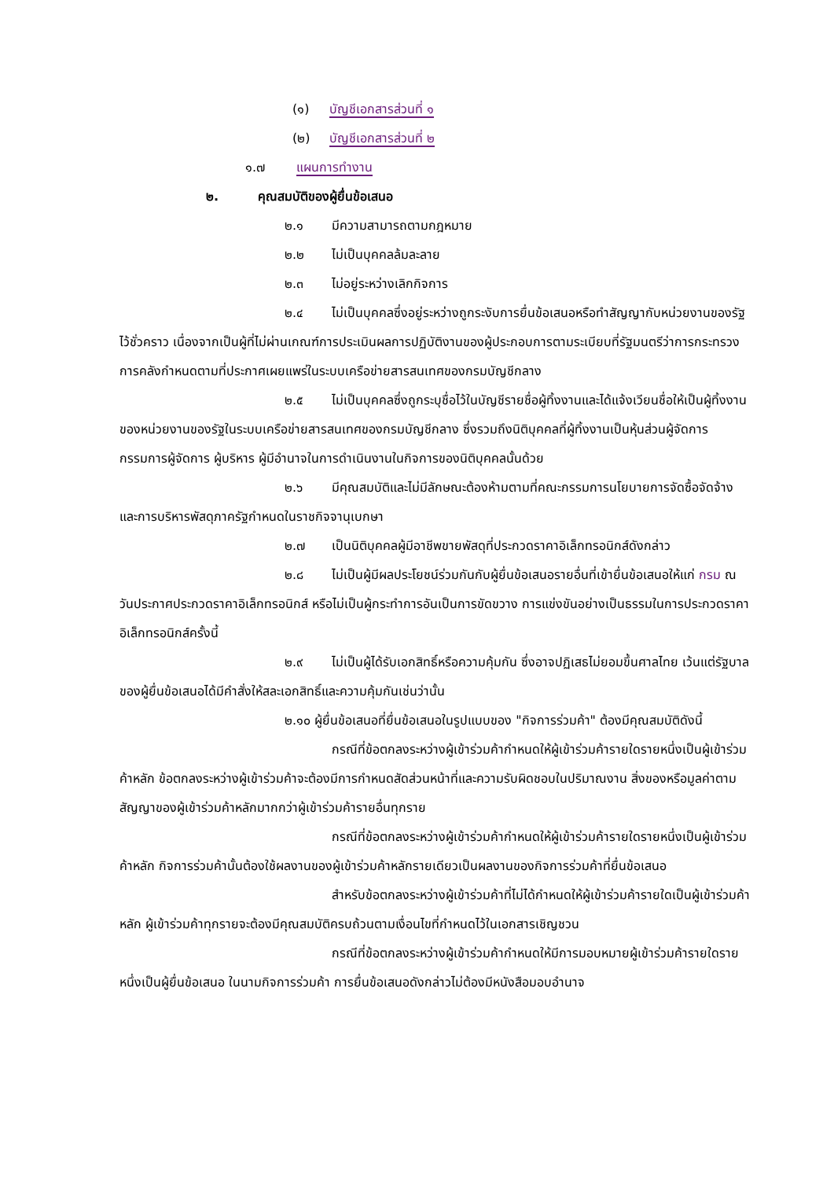(๑) บัญชีเอกสารส่วนที่ ๑
(๒) บัญชีเอกสารส่วนที่ ๒
๑.๗ แผนการทำงาน
๒. คุณสมบัติของผู้ยื่นข้อเสนอ
๒.๑ มีความสามารถตามกฎหมาย
๒.๒ ไม่เป็นบุคคลล้มละลาย
๒.๓ ไม่อยู่ระหว่างเลิกกิจการ
๒.๔ ไม่เป็นบุคคลซึ่งอยู่ระหว่างถูกระงับการยื่นข้อเสนอหรือทำสัญญากับหน่วยงานของรัฐไว้ชั่วคราว เนื่องจากเป็นผู้ที่ไม่ผ่านเกณฑ์การประเมินผลการปฏิบัติงานของผู้ประกอบการตามระเบียบที่รัฐมนตรีว่าการกระทรวงการคลังกำหนดตามที่ประกาศเผยแพร่ในระบบเครือข่ายสารสนเทศของกรมบัญชีกลาง
๒.๕ ไม่เป็นบุคคลซึ่งถูกระบุชื่อไว้ในบัญชีรายชื่อผู้ทิ้งงานและได้แจ้งเวียนชื่อให้เป็นผู้ทิ้งงานของหน่วยงานของรัฐในระบบเครือข่ายสารสนเทศของกรมบัญชีกลาง ซึ่งรวมถึงนิติบุคคลที่ผู้ทิ้งงานเป็นหุ้นส่วนผู้จัดการ กรรมการผู้จัดการ ผู้บริหาร ผู้มีอำนาจในการดำเนินงานในกิจการของนิติบุคคลนั้นด้วย
๒.๖ มีคุณสมบัติและไม่มีลักษณะต้องห้ามตามที่คณะกรรมการนโยบายการจัดซื้อจัดจ้าง และการบริหารพัสดุภาครัฐกำหนดในราชกิจจานุเบกษา
๒.๗ เป็นนิติบุคคลผู้มีอาชีพขายพัสดุที่ประกวดราคาอิเล็กทรอนิกส์ดังกล่าว
๒.๘ ไม่เป็นผู้มีผลประโยชน์ร่วมกันกับผู้ยื่นข้อเสนอรายอื่นที่เข้ายื่นข้อเสนอให้แก่ กรม ณ วันประกาศประกวดราคาอิเล็กทรอนิกส์ หรือไม่เป็นผู้กระทำการอันเป็นการขัดขวาง การแข่งขันอย่างเป็นธรรมในการประกวดราคาอิเล็กทรอนิกส์ครั้งนี้
๒.๙ ไม่เป็นผู้ได้รับเอกสิทธิ์หรือความคุ้มกัน ซึ่งอาจปฏิเสธไม่ยอมขึ้นศาลไทย เว้นแต่รัฐบาล ของผู้ยื่นข้อเสนอได้มีคำสั่งให้สละเอกสิทธิ์และความคุ้มกันเช่นว่านั้น
๒.๑๐ ผู้ยื่นข้อเสนอที่ยื่นข้อเสนอในรูปแบบของ "กิจการร่วมค้า" ต้องมีคุณสมบัติดังนี้
กรณีที่ข้อตกลงระหว่างผู้เข้าร่วมค้ากำหนดให้ผู้เข้าร่วมค้ารายใดรายหนึ่งเป็นผู้เข้าร่วมค้าหลัก ข้อตกลงระหว่างผู้เข้าร่วมค้าจะต้องมีการกำหนดสัดส่วนหน้าที่และความรับผิดชอบในปริมาณงาน สิ่งของหรือมูลค่าตามสัญญาของผู้เข้าร่วมค้าหลักมากกว่าผู้เข้าร่วมค้ารายอื่นทุกราย
กรณีที่ข้อตกลงระหว่างผู้เข้าร่วมค้ากำหนดให้ผู้เข้าร่วมค้ารายใดรายหนึ่งเป็นผู้เข้าร่วมค้าหลัก กิจการร่วมค้านั้นต้องใช้ผลงานของผู้เข้าร่วมค้าหลักรายเดียวเป็นผลงานของกิจการร่วมค้าที่ยื่นข้อเสนอ
สำหรับข้อตกลงระหว่างผู้เข้าร่วมค้าที่ไม่ได้กำหนดให้ผู้เข้าร่วมค้ารายใดเป็นผู้เข้าร่วมค้าหลัก ผู้เข้าร่วมค้าทุกรายจะต้องมีคุณสมบัติครบถ้วนตามเงื่อนไขที่กำหนดไว้ในเอกสารเชิญชวน
กรณีที่ข้อตกลงระหว่างผู้เข้าร่วมค้ากำหนดให้มีการมอบหมายผู้เข้าร่วมค้ารายใดรายหนึ่งเป็นผู้ยื่นข้อเสนอ ในนามกิจการร่วมค้า การยื่นข้อเสนอดังกล่าวไม่ต้องมีหนังสือมอบอำนาจ